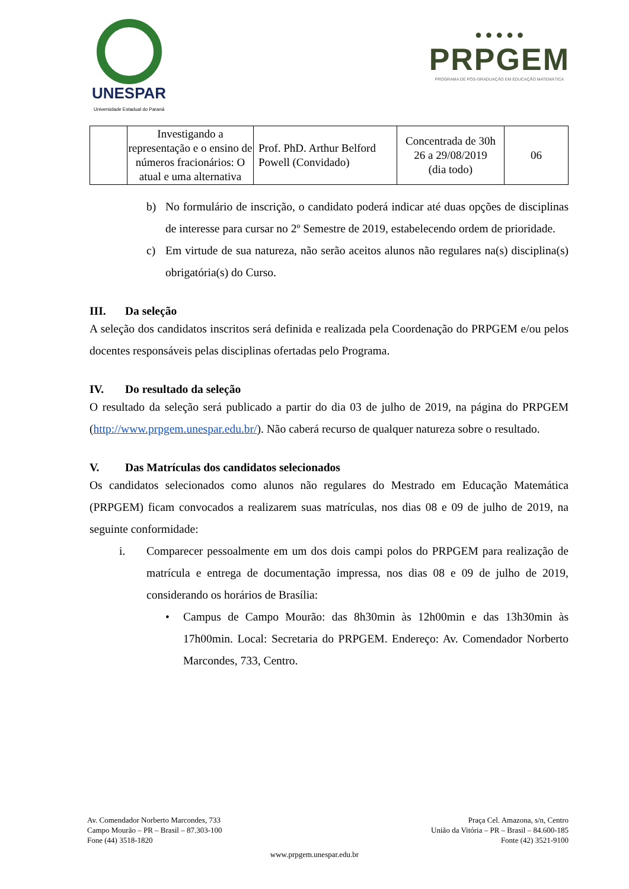UNESPAR
Universidade Estadual do Paraná
● ● ● ● ●
PRPGEM
PROGRAMA DE PÓS-GRADUAÇÃO EM EDUCAÇÃO MATEMÁTICA
| | Investigando a representação e o ensino de números fracionários: O atual e uma alternativa | Prof. PhD. Arthur Belford Powell (Convidado) | Concentrada de 30h 26 a 29/08/2019 (dia todo) | 06 |
b) No formulário de inscrição, o candidato poderá indicar até duas opções de disciplinas de interesse para cursar no 2º Semestre de 2019, estabelecendo ordem de prioridade.
c) Em virtude de sua natureza, não serão aceitos alunos não regulares na(s) disciplina(s) obrigatória(s) do Curso.
III. Da seleção
A seleção dos candidatos inscritos será definida e realizada pela Coordenação do PRPGEM e/ou pelos docentes responsáveis pelas disciplinas ofertadas pelo Programa.
IV. Do resultado da seleção
O resultado da seleção será publicado a partir do dia 03 de julho de 2019, na página do PRPGEM (http://www.prpgem.unespar.edu.br/). Não caberá recurso de qualquer natureza sobre o resultado.
V. Das Matrículas dos candidatos selecionados
Os candidatos selecionados como alunos não regulares do Mestrado em Educação Matemática (PRPGEM) ficam convocados a realizarem suas matrículas, nos dias 08 e 09 de julho de 2019, na seguinte conformidade:
i. Comparecer pessoalmente em um dos dois campi polos do PRPGEM para realização de matrícula e entrega de documentação impressa, nos dias 08 e 09 de julho de 2019, considerando os horários de Brasília:
• Campus de Campo Mourão: das 8h30min às 12h00min e das 13h30min às 17h00min. Local: Secretaria do PRPGEM. Endereço: Av. Comendador Norberto Marcondes, 733, Centro.
Av. Comendador Norberto Marcondes, 733
Campo Mourão – PR – Brasil – 87.303-100
Fone (44) 3518-1820
Praça Cel. Amazona, s/n, Centro
União da Vitória – PR – Brasil – 84.600-185
Fonte (42) 3521-9100
www.prpgem.unespar.edu.br